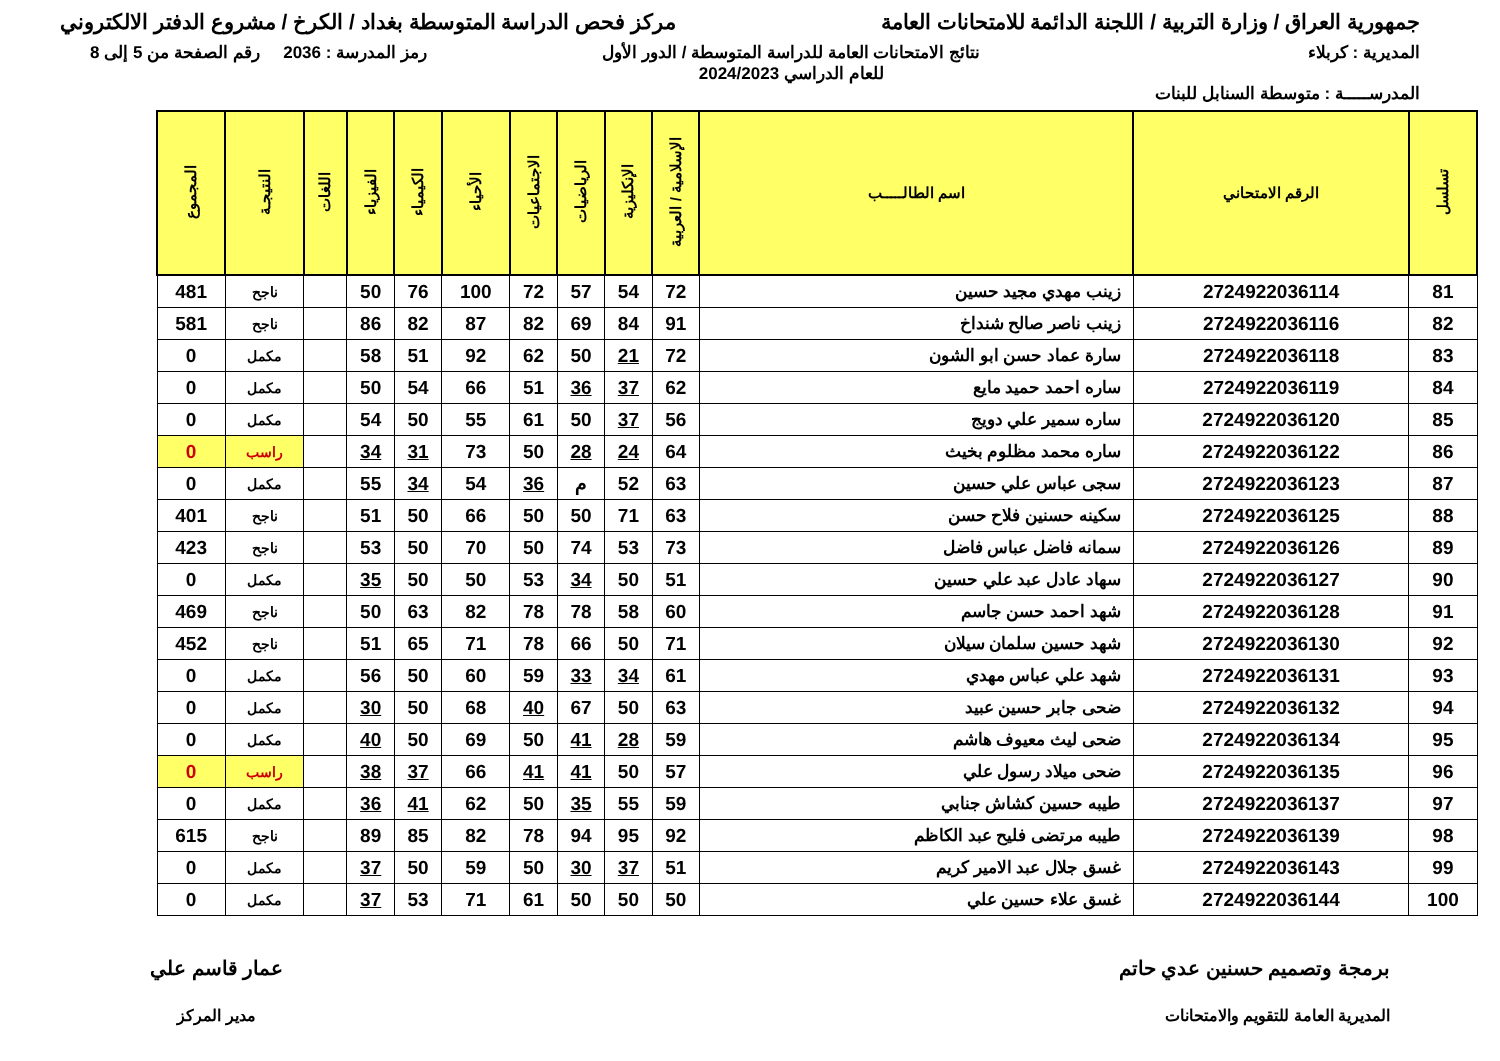جمهورية العراق / وزارة التربية / اللجنة الدائمة للامتحانات العامة
مركز فحص الدراسة المتوسطة بغداد / الكرخ / مشروع الدفتر الالكتروني
المديرية : كربلاء
المدرســـــة : متوسطة السنابل للبنات
نتائج الامتحانات العامة للدراسة المتوسطة / الدور الأول
للعام الدراسي 2024/2023
رمز المدرسة : 2036 رقم الصفحة من 5 إلى 8
| تسلسل | الرقم الامتحاني | اسم الطالـــــب | الإسلامية / العربية | الإنكليزية | الرياضيات | الاجتماعيات | الأحياء | الكيمياء | الفيزياء | اللغات | النتيجـة | المجموع |
| --- | --- | --- | --- | --- | --- | --- | --- | --- | --- | --- | --- | --- |
| 81 | 2724922036114 | زينب مهدي مجيد حسين | 72 | 54 | 57 | 72 | 100 | 76 | 50 | | ناجح | 481 |
| 82 | 2724922036116 | زينب ناصر صالح شنداخ | 91 | 84 | 69 | 82 | 87 | 82 | 86 | | ناجح | 581 |
| 83 | 2724922036118 | سارة عماد حسن ابو الشون | 72 | 21 | 50 | 62 | 92 | 51 | 58 | | مكمل | 0 |
| 84 | 2724922036119 | ساره احمد حميد مايع | 62 | 37 | 36 | 51 | 66 | 54 | 50 | | مكمل | 0 |
| 85 | 2724922036120 | ساره سمير علي دويج | 56 | 37 | 50 | 61 | 55 | 50 | 54 | | مكمل | 0 |
| 86 | 2724922036122 | ساره محمد مظلوم بخيث | 64 | 24 | 28 | 50 | 73 | 31 | 34 | | راسب | 0 |
| 87 | 2724922036123 | سجى عباس علي حسين | 63 | 52 | م | 36 | 54 | 34 | 55 | | مكمل | 0 |
| 88 | 2724922036125 | سكينه حسنين فلاح حسن | 63 | 71 | 50 | 50 | 66 | 50 | 51 | | ناجح | 401 |
| 89 | 2724922036126 | سمانه فاضل عباس فاضل | 73 | 53 | 74 | 50 | 70 | 50 | 53 | | ناجح | 423 |
| 90 | 2724922036127 | سهاد عادل عبد علي حسين | 51 | 50 | 34 | 53 | 50 | 50 | 35 | | مكمل | 0 |
| 91 | 2724922036128 | شهد احمد حسن جاسم | 60 | 58 | 78 | 78 | 82 | 63 | 50 | | ناجح | 469 |
| 92 | 2724922036130 | شهد حسين سلمان سيلان | 71 | 50 | 66 | 78 | 71 | 65 | 51 | | ناجح | 452 |
| 93 | 2724922036131 | شهد علي عباس مهدي | 61 | 34 | 33 | 59 | 60 | 50 | 56 | | مكمل | 0 |
| 94 | 2724922036132 | ضحى جابر حسين عبيد | 63 | 50 | 67 | 40 | 68 | 50 | 30 | | مكمل | 0 |
| 95 | 2724922036134 | ضحى ليث معيوف هاشم | 59 | 28 | 41 | 50 | 69 | 50 | 40 | | مكمل | 0 |
| 96 | 2724922036135 | ضحى ميلاد رسول علي | 57 | 50 | 41 | 41 | 66 | 37 | 38 | | راسب | 0 |
| 97 | 2724922036137 | طيبه حسين كشاش جنابي | 59 | 55 | 35 | 50 | 62 | 41 | 36 | | مكمل | 0 |
| 98 | 2724922036139 | طيبه مرتضى فليح عبد الكاظم | 92 | 95 | 94 | 78 | 82 | 85 | 89 | | ناجح | 615 |
| 99 | 2724922036143 | غسق جلال عبد الامير كريم | 51 | 37 | 30 | 50 | 59 | 50 | 37 | | مكمل | 0 |
| 100 | 2724922036144 | غسق علاء حسين علي | 50 | 50 | 50 | 61 | 71 | 53 | 37 | | مكمل | 0 |
برمجة وتصميم حسنين عدي حاتم
المديرية العامة للتقويم والامتحانات
عمار قاسم علي
مدير المركز